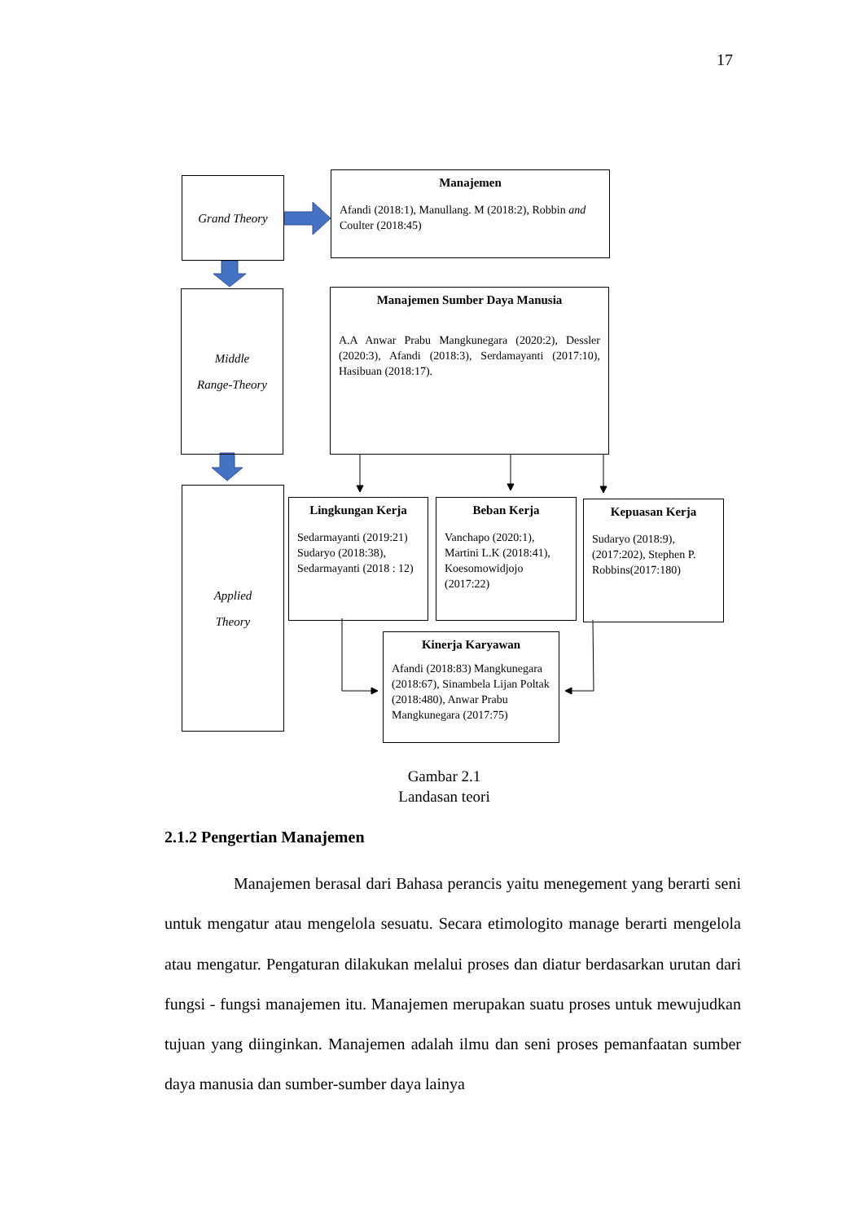17
Grand Theory
Manajemen
Afandi (2018:1), Manullang. M (2018:2), Robbin and Coulter (2018:45)
Middle
Range-Theory
Manajemen Sumber Daya Manusia
A.A Anwar Prabu Mangkunegara (2020:2), Dessler (2020:3), Afandi (2018:3), Serdamayanti (2017:10), Hasibuan (2018:17).
Applied
Theory
Lingkungan Kerja
Sedarmayanti (2019:21) Sudaryo (2018:38), Sedarmayanti (2018 : 12)
Beban Kerja
Vanchapo (2020:1), Martini L.K (2018:41), Koesomowidjojo (2017:22)
Kepuasan Kerja
Sudaryo (2018:9), (2017:202), Stephen P. Robbins(2017:180)
Kinerja Karyawan
Afandi (2018:83) Mangkunegara (2018:67), Sinambela Lijan Poltak (2018:480), Anwar Prabu Mangkunegara (2017:75)
Gambar 2.1
Landasan teori
2.1.2 Pengertian Manajemen
Manajemen berasal dari Bahasa perancis yaitu menegement yang berarti seni untuk mengatur atau mengelola sesuatu. Secara etimologito manage berarti mengelola atau mengatur. Pengaturan dilakukan melalui proses dan diatur berdasarkan urutan dari fungsi - fungsi manajemen itu. Manajemen merupakan suatu proses untuk mewujudkan tujuan yang diinginkan. Manajemen adalah ilmu dan seni proses pemanfaatan sumber daya manusia dan sumber-sumber daya lainya